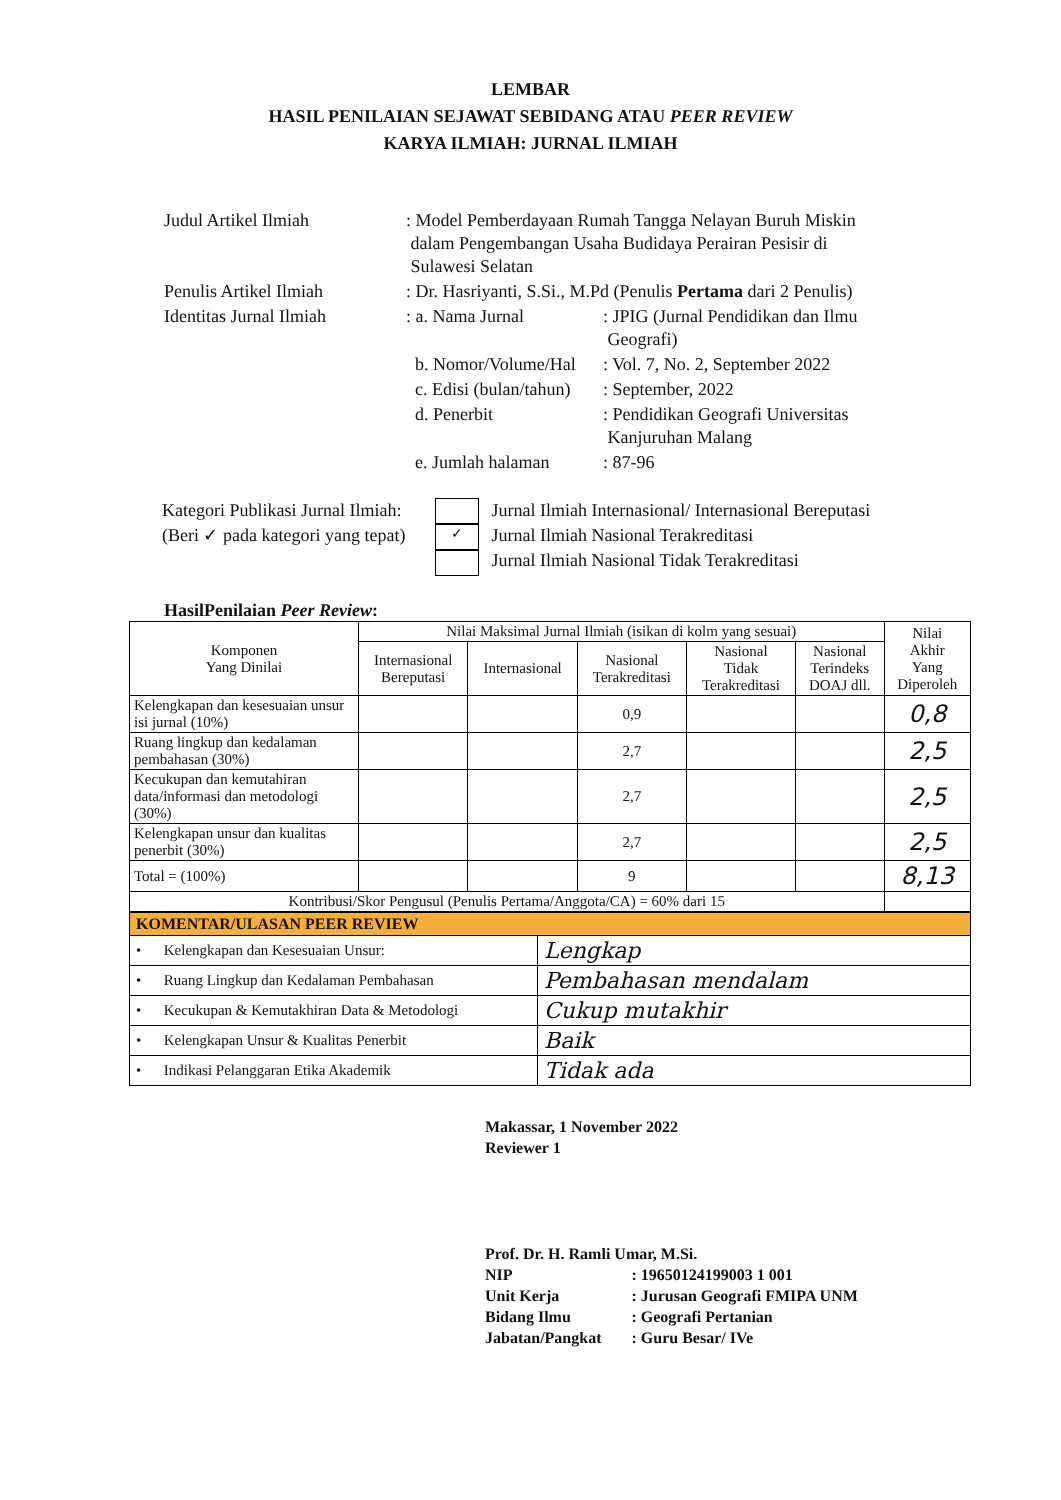LEMBAR
HASIL PENILAIAN SEJAWAT SEBIDANG ATAU PEER REVIEW
KARYA ILMIAH: JURNAL ILMIAH
| Judul Artikel Ilmiah | : Model Pemberdayaan Rumah Tangga Nelayan Buruh Miskin dalam Pengembangan Usaha Budidaya Perairan Pesisir di Sulawesi Selatan | |
| Penulis Artikel Ilmiah | : Dr. Hasriyanti, S.Si., M.Pd (Penulis Pertama dari 2 Penulis) | |
| Identitas Jurnal Ilmiah | : a. Nama Jurnal | : JPIG (Jurnal Pendidikan dan Ilmu Geografi) |
| | b. Nomor/Volume/Hal | : Vol. 7, No. 2, September 2022 |
| | c. Edisi (bulan/tahun) | : September, 2022 |
| | d. Penerbit | : Pendidikan Geografi Universitas Kanjuruhan Malang |
| | e. Jumlah halaman | : 87-96 |
Kategori Publikasi Jurnal Ilmiah:
(Beri ✓ pada kategori yang tepat)
✓
Jurnal Ilmiah Internasional/ Internasional Bereputasi
Jurnal Ilmiah Nasional Terakreditasi
Jurnal Ilmiah Nasional Tidak Terakreditasi
HasilPenilaian Peer Review:
| Komponen Yang Dinilai | Nilai Maksimal Jurnal Ilmiah (isikan di kolm yang sesuai) | | | | | Nilai Akhir Yang Diperoleh |
| --- | --- | --- | --- | --- | --- | --- |
| | Internasional Bereputasi | Internasional | Nasional Terakreditasi | Nasional Tidak Terakreditasi | Nasional Terindeks DOAJ dll. | |
| Kelengkapan dan kesesuaian unsur isi jurnal (10%) | | | 0,9 | | | 0,8 |
| Ruang lingkup dan kedalaman pembahasan (30%) | | | 2,7 | | | 2,5 |
| Kecukupan dan kemutahiran data/informasi dan metodologi (30%) | | | 2,7 | | | 2,5 |
| Kelengkapan unsur dan kualitas penerbit (30%) | | | 2,7 | | | 2,5 |
| Total = (100%) | | | 9 | | | 8,13 |
| Kontribusi/Skor Pengusul (Penulis Pertama/Anggota/CA) = 60% dari 15 | | | | | | |
| KOMENTAR/ULASAN PEER REVIEW | |
| • Kelengkapan dan Kesesuaian Unsur: | Lengkap |
| • Ruang Lingkup dan Kedalaman Pembahasan | Pembahasan mendalam |
| • Kecukupan & Kemutakhiran Data & Metodologi | Cukup mutakhir |
| • Kelengkapan Unsur & Kualitas Penerbit | Baik |
| • Indikasi Pelanggaran Etika Akademik | Tidak ada |
Makassar, 1 November 2022
Reviewer 1
Prof. Dr. H. Ramli Umar, M.Si.
| NIP | : 19650124199003 1 001 |
| Unit Kerja | : Jurusan Geografi FMIPA UNM |
| Bidang Ilmu | : Geografi Pertanian |
| Jabatan/Pangkat | : Guru Besar/ IVe |